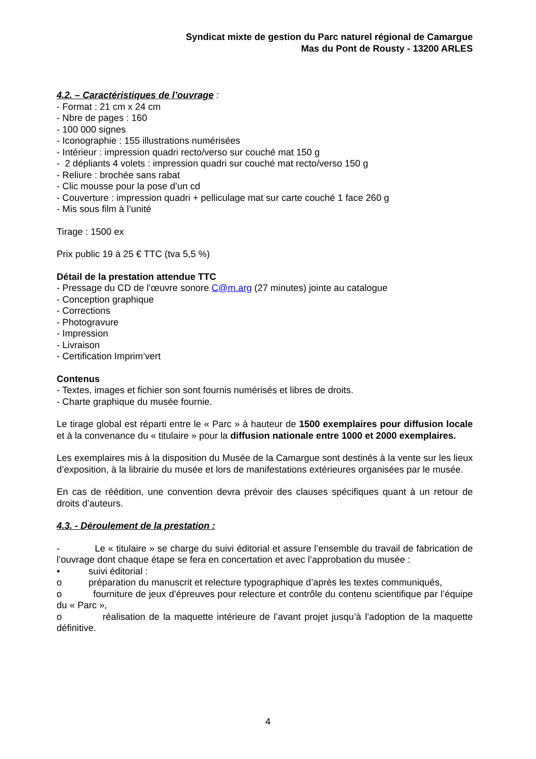Syndicat mixte de gestion du Parc naturel régional de Camargue
Mas du Pont de Rousty - 13200 ARLES
4.2. – Caractéristiques de l’ouvrage :
- Format : 21 cm x 24 cm
- Nbre de pages : 160
- 100 000 signes
- Iconographie : 155 illustrations numérisées
- Intérieur : impression quadri recto/verso sur couché mat 150 g
- 2 dépliants 4 volets : impression quadri sur couché mat recto/verso 150 g
- Reliure : brochée sans rabat
- Clic mousse pour la pose d’un cd
- Couverture : impression quadri + pelliculage mat sur carte couché 1 face 260 g
- Mis sous film à l’unité
Tirage : 1500 ex
Prix public 19 à 25 € TTC (tva 5,5 %)
Détail de la prestation attendue TTC
- Pressage du CD de l’œuvre sonore C@m.arg (27 minutes) jointe au catalogue
- Conception graphique
- Corrections
- Photogravure
- Impression
- Livraison
- Certification Imprim’vert
Contenus
- Textes, images et fichier son sont fournis numérisés et libres de droits.
- Charte graphique du musée fournie.
Le tirage global est réparti entre le « Parc » à hauteur de 1500 exemplaires pour diffusion locale et à la convenance du « titulaire » pour la diffusion nationale entre 1000 et 2000 exemplaires.
Les exemplaires mis à la disposition du Musée de la Camargue sont destinés à la vente sur les lieux d’exposition, à la librairie du musée et lors de manifestations extérieures organisées par le musée.
En cas de réédition, une convention devra prévoir des clauses spécifiques quant à un retour de droits d’auteurs.
4.3. - Déroulement de la prestation :
- Le « titulaire » se charge du suivi éditorial et assure l’ensemble du travail de fabrication de l’ouvrage dont chaque étape se fera en concertation et avec l’approbation du musée :
• suivi éditorial :
o préparation du manuscrit et relecture typographique d’après les textes communiqués,
o fourniture de jeux d’épreuves pour relecture et contrôle du contenu scientifique par l’équipe du « Parc »,
o réalisation de la maquette intérieure de l’avant projet jusqu’à l’adoption de la maquette définitive.
4